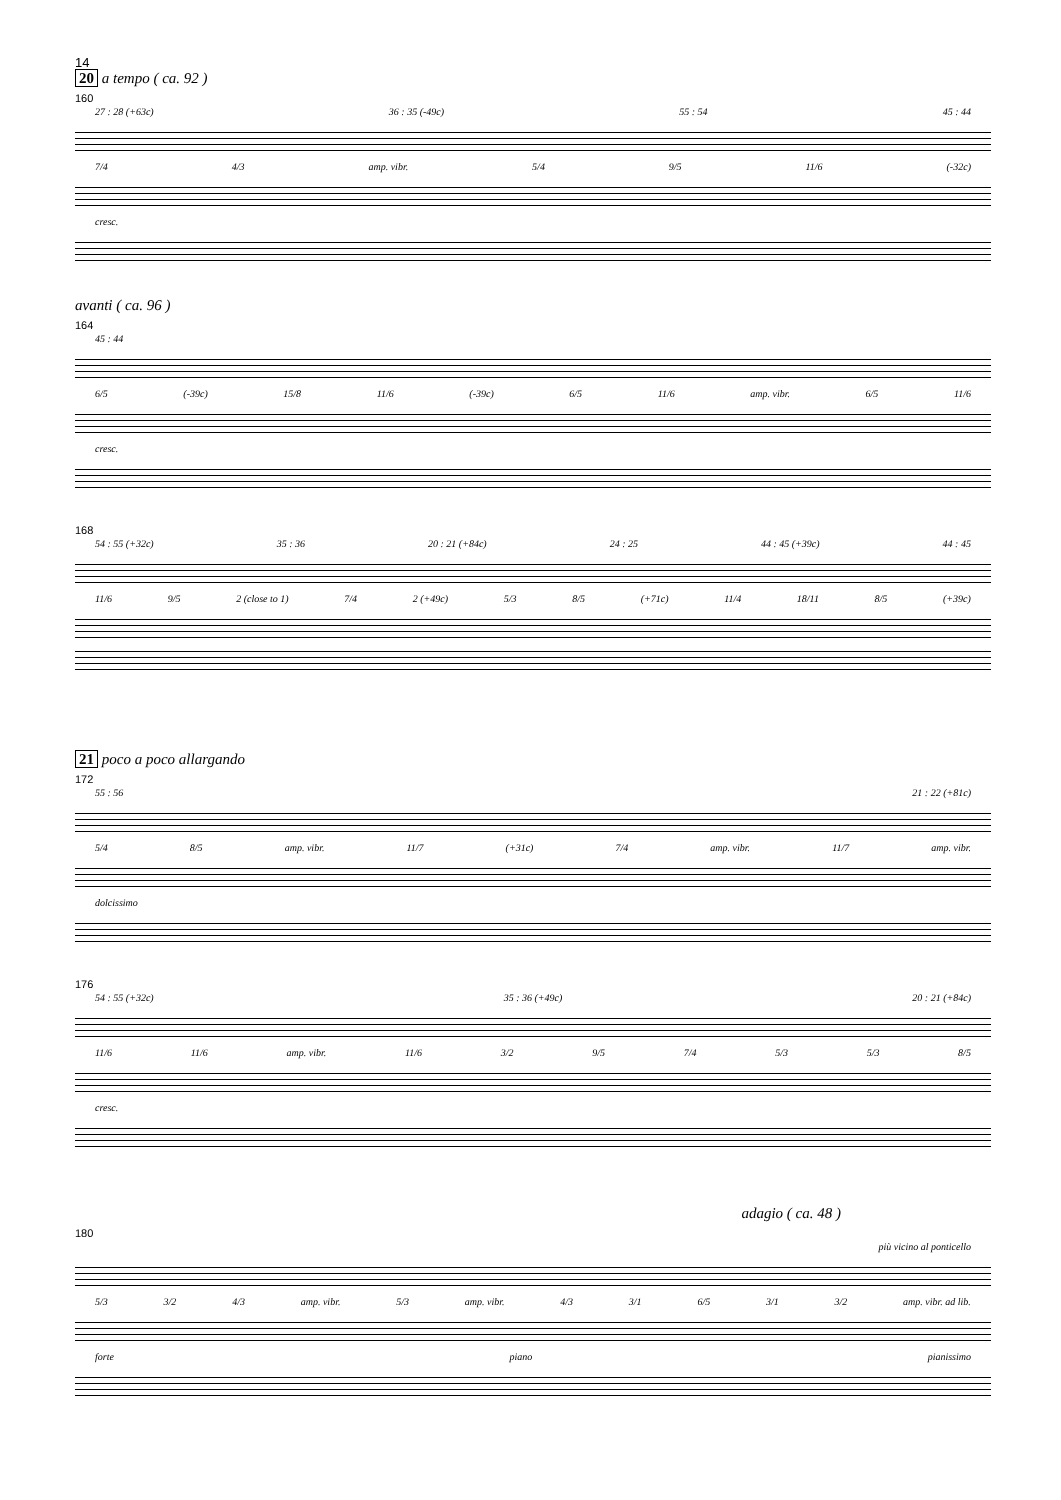14
20 a tempo ( ca. 92 )
160
27 : 28 (+63c) 36 : 35 (-49c) 55 : 54 45 : 44
7/4 4/3 amp. vibr. 5/4 9/5 11/6 (-32c)
cresc.
avanti ( ca. 96 )
164
45 : 44
6/5 (-39c) 15/8 11/6 (-39c) 6/5 11/6 amp. vibr. 6/5 11/6
cresc.
168
54 : 55 (+32c) 35 : 36 20 : 21 (+84c) 24 : 25 44 : 45 (+39c) 44 : 45
11/6 9/5 2 (close to 1) 7/4 2 (+49c) 5/3 8/5 (+71c) 11/4 18/11 8/5 (+39c)
21 poco a poco allargando
172
55 : 56 21 : 22 (+81c)
5/4 8/5 amp. vibr. 11/7 (+31c) 7/4 amp. vibr. 11/7 amp. vibr.
dolcissimo
176
54 : 55 (+32c) 35 : 36 (+49c) 20 : 21 (+84c)
11/6 11/6 amp. vibr. 11/6 3/2 9/5 7/4 5/3 5/3 8/5
cresc.
adagio ( ca. 48 )
180
più vicino al ponticello
5/3 3/2 4/3 amp. vibr. 5/3 amp. vibr. 4/3 3/1 6/5 3/1 3/2 amp. vibr. ad lib.
forte piano pianissimo